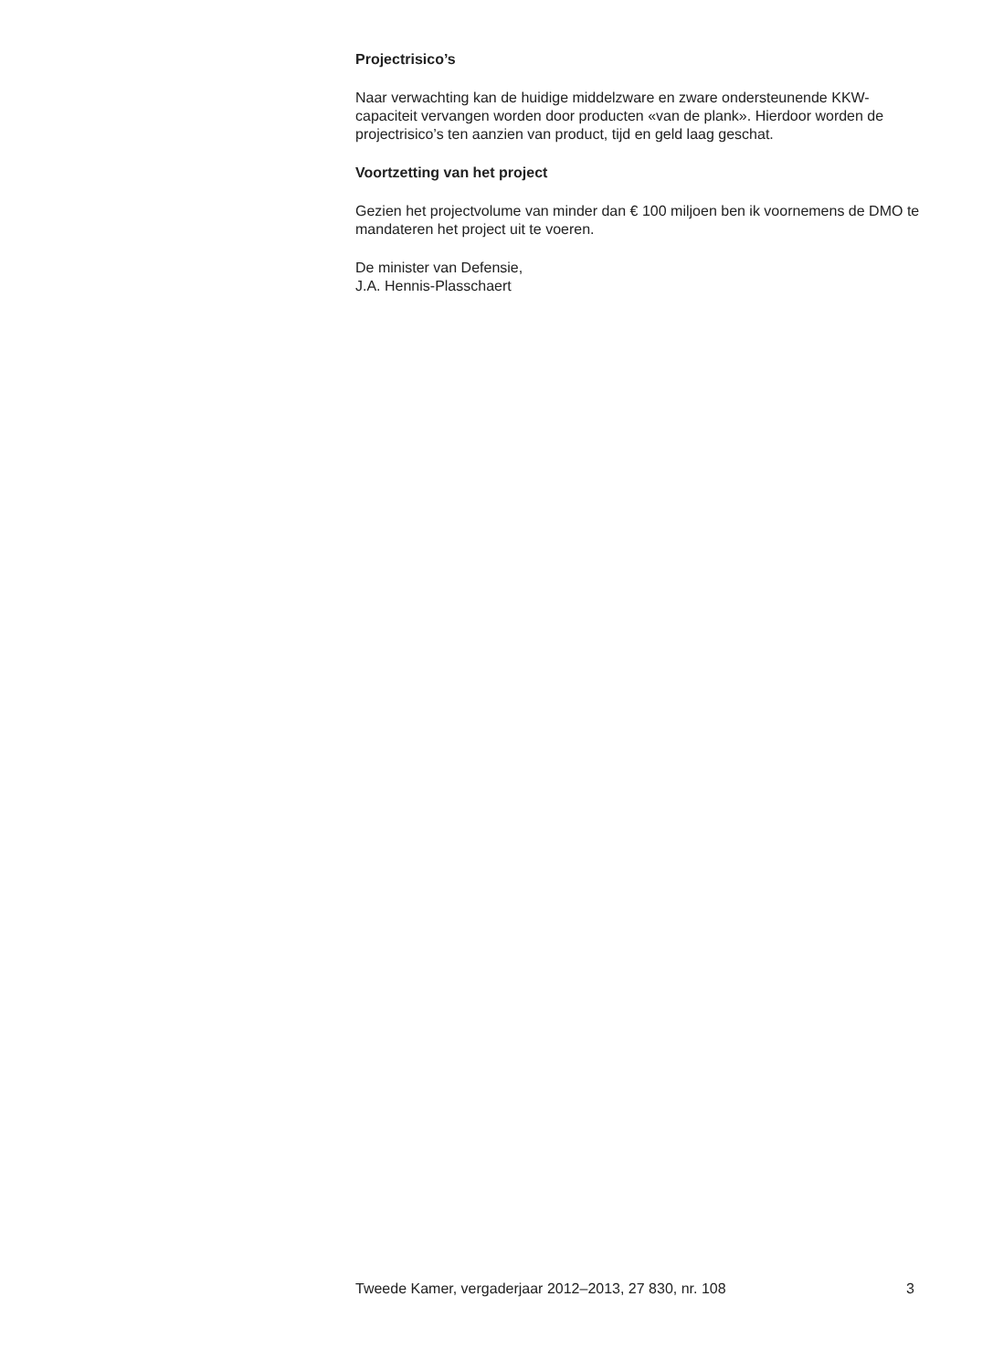Projectrisico’s
Naar verwachting kan de huidige middelzware en zware ondersteunende KKW-capaciteit vervangen worden door producten «van de plank». Hierdoor worden de projectrisico’s ten aanzien van product, tijd en geld laag geschat.
Voortzetting van het project
Gezien het projectvolume van minder dan € 100 miljoen ben ik voornemens de DMO te mandateren het project uit te voeren.
De minister van Defensie,
J.A. Hennis-Plasschaert
Tweede Kamer, vergaderjaar 2012–2013, 27 830, nr. 108 3